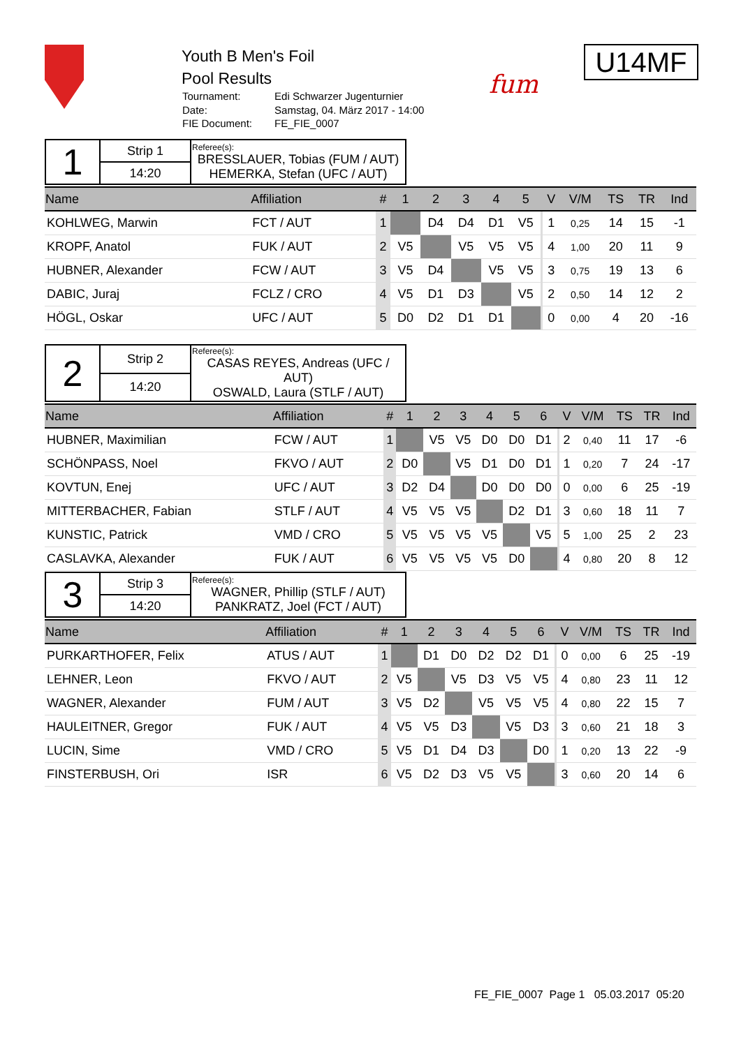Youth B Men's Foil
Pool Results
| Tournament: | Edi Schwarzer Jugenturnier |
| Date: | Samstag, 04. März 2017 - 14:00 |
| FIE Document: | FE_FIE_0007 |
fum
U14MF
| 1 | Strip 1 | Referee(s): BRESSLAUER, Tobias (FUM / AUT) HEMERKA, Stefan (UFC / AUT) |
| | 14:20 | |
| Name | Affiliation | # | 1 | 2 | 3 | 4 | 5 | | V | V/M | TS | TR | Ind |
| --- | --- | --- | --- | --- | --- | --- | --- | --- | --- | --- | --- | --- | --- |
| KOHLWEG, Marwin | FCT / AUT | 1 | | D4 | D4 | D1 | V5 | | 1 | 0,25 | 14 | 15 | -1 |
| KROPF, Anatol | FUK / AUT | 2 | V5 | | V5 | V5 | V5 | | 4 | 1,00 | 20 | 11 | 9 |
| HUBNER, Alexander | FCW / AUT | 3 | V5 | D4 | | V5 | V5 | | 3 | 0,75 | 19 | 13 | 6 |
| DABIC, Juraj | FCLZ / CRO | 4 | V5 | D1 | D3 | | V5 | | 2 | 0,50 | 14 | 12 | 2 |
| HÖGL, Oskar | UFC / AUT | 5 | D0 | D2 | D1 | D1 | | | 0 | 0,00 | 4 | 20 | -16 |
| 2 | Strip 2 | Referee(s): CASAS REYES, Andreas (UFC / AUT) OSWALD, Laura (STLF / AUT) |
| | 14:20 | |
| Name | Affiliation | # | 1 | 2 | 3 | 4 | 5 | 6 | | V | V/M | TS | TR | Ind |
| --- | --- | --- | --- | --- | --- | --- | --- | --- | --- | --- | --- | --- | --- | --- |
| HUBNER, Maximilian | FCW / AUT | 1 | | V5 | V5 | D0 | D0 | D1 | | 2 | 0,40 | 11 | 17 | -6 |
| SCHÖNPASS, Noel | FKVO / AUT | 2 | D0 | | V5 | D1 | D0 | D1 | | 1 | 0,20 | 7 | 24 | -17 |
| KOVTUN, Enej | UFC / AUT | 3 | D2 | D4 | | D0 | D0 | D0 | | 0 | 0,00 | 6 | 25 | -19 |
| MITTERBACHER, Fabian | STLF / AUT | 4 | V5 | V5 | V5 | | D2 | D1 | | 3 | 0,60 | 18 | 11 | 7 |
| KUNSTIC, Patrick | VMD / CRO | 5 | V5 | V5 | V5 | V5 | | V5 | | 5 | 1,00 | 25 | 2 | 23 |
| CASLAVKA, Alexander | FUK / AUT | 6 | V5 | V5 | V5 | V5 | D0 | | | 4 | 0,80 | 20 | 8 | 12 |
| 3 | Strip 3 | Referee(s): WAGNER, Phillip (STLF / AUT) PANKRATZ, Joel (FCT / AUT) |
| | 14:20 | |
| Name | Affiliation | # | 1 | 2 | 3 | 4 | 5 | 6 | | V | V/M | TS | TR | Ind |
| --- | --- | --- | --- | --- | --- | --- | --- | --- | --- | --- | --- | --- | --- | --- |
| PURKARTHOFER, Felix | ATUS / AUT | 1 | | D1 | D0 | D2 | D2 | D1 | | 0 | 0,00 | 6 | 25 | -19 |
| LEHNER, Leon | FKVO / AUT | 2 | V5 | | V5 | D3 | V5 | V5 | | 4 | 0,80 | 23 | 11 | 12 |
| WAGNER, Alexander | FUM / AUT | 3 | V5 | D2 | | V5 | V5 | V5 | | 4 | 0,80 | 22 | 15 | 7 |
| HAULEITNER, Gregor | FUK / AUT | 4 | V5 | V5 | D3 | | V5 | D3 | | 3 | 0,60 | 21 | 18 | 3 |
| LUCIN, Sime | VMD / CRO | 5 | V5 | D1 | D4 | D3 | | D0 | | 1 | 0,20 | 13 | 22 | -9 |
| FINSTERBUSH, Ori | ISR | 6 | V5 | D2 | D3 | V5 | V5 | | | 3 | 0,60 | 20 | 14 | 6 |
FE_FIE_0007 Page 1 05.03.2017 05:20